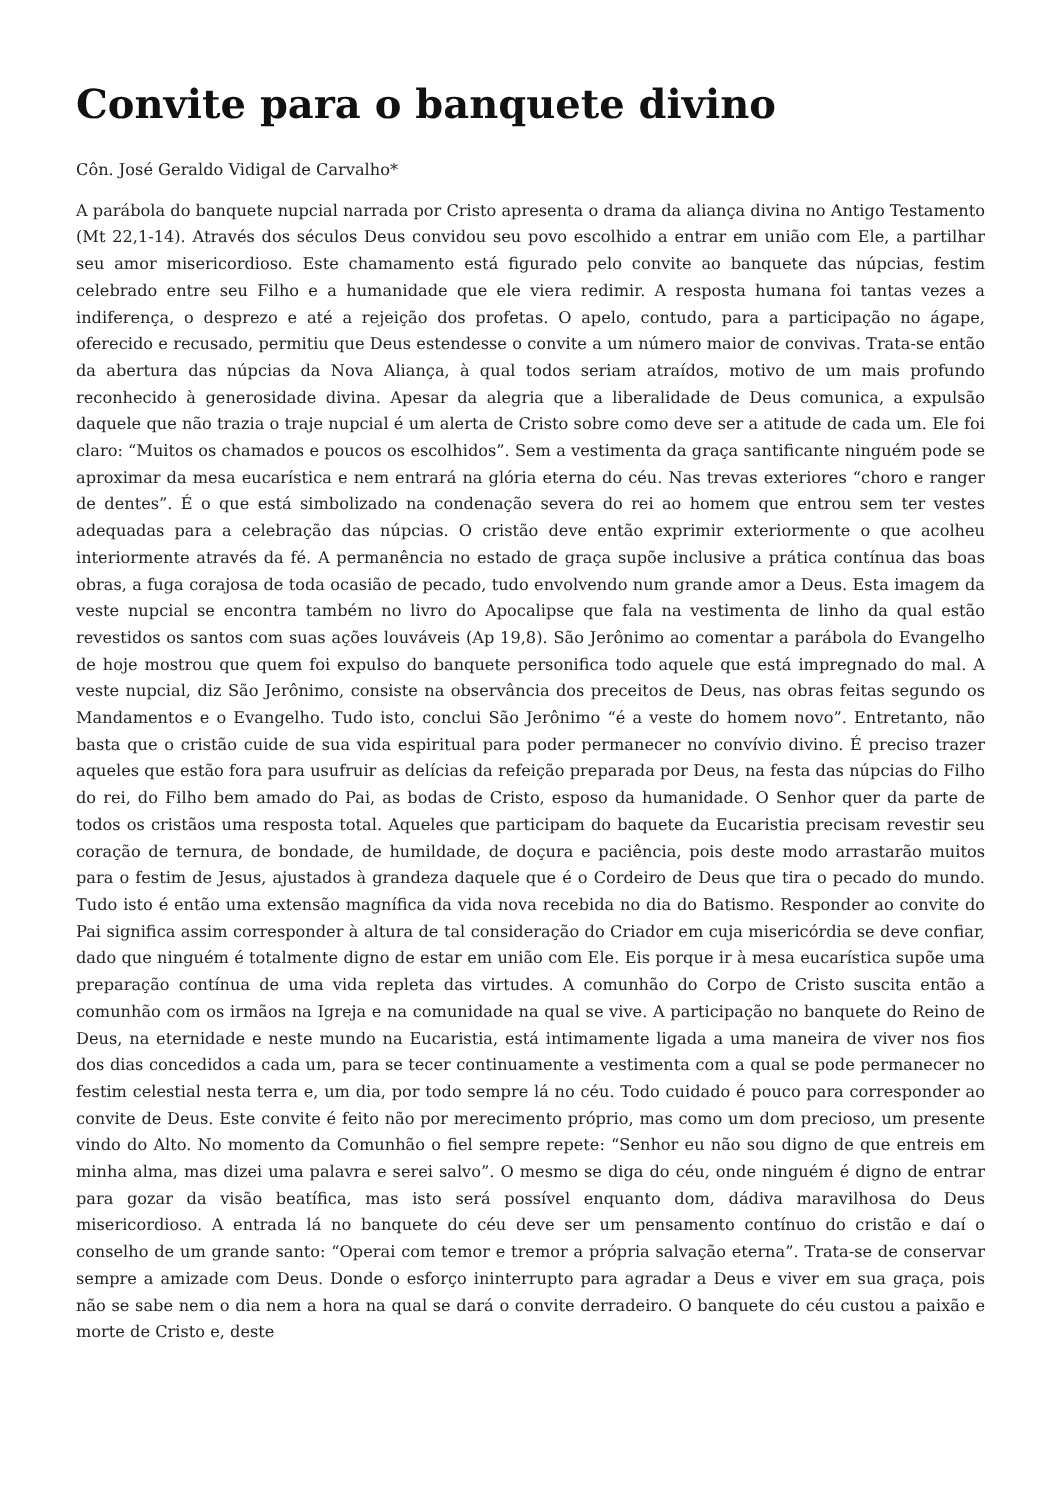Convite para o banquete divino
Côn. José Geraldo Vidigal de Carvalho*
A parábola do banquete nupcial narrada por Cristo apresenta o drama da aliança divina no Antigo Testamento (Mt 22,1-14). Através dos séculos Deus convidou seu povo escolhido a entrar em união com Ele, a partilhar seu amor misericordioso. Este chamamento está figurado pelo convite ao banquete das núpcias, festim celebrado entre seu Filho e a humanidade que ele viera redimir. A resposta humana foi tantas vezes a indiferença, o desprezo e até a rejeição dos profetas. O apelo, contudo, para a participação no ágape, oferecido e recusado, permitiu que Deus estendesse o convite a um número maior de convivas. Trata-se então da abertura das núpcias da Nova Aliança, à qual todos seriam atraídos, motivo de um mais profundo reconhecido à generosidade divina. Apesar da alegria que a liberalidade de Deus comunica, a expulsão daquele que não trazia o traje nupcial é um alerta de Cristo sobre como deve ser a atitude de cada um. Ele foi claro: “Muitos os chamados e poucos os escolhidos”. Sem a vestimenta da graça santificante ninguém pode se aproximar da mesa eucarística e nem entrará na glória eterna do céu. Nas trevas exteriores “choro e ranger de dentes”. É o que está simbolizado na condenação severa do rei ao homem que entrou sem ter vestes adequadas para a celebração das núpcias. O cristão deve então exprimir exteriormente o que acolheu interiormente através da fé. A permanência no estado de graça supõe inclusive a prática contínua das boas obras, a fuga corajosa de toda ocasião de pecado, tudo envolvendo num grande amor a Deus. Esta imagem da veste nupcial se encontra também no livro do Apocalipse que fala na vestimenta de linho da qual estão revestidos os santos com suas ações louváveis (Ap 19,8). São Jerônimo ao comentar a parábola do Evangelho de hoje mostrou que quem foi expulso do banquete personifica todo aquele que está impregnado do mal. A veste nupcial, diz São Jerônimo, consiste na observância dos preceitos de Deus, nas obras feitas segundo os Mandamentos e o Evangelho. Tudo isto, conclui São Jerônimo “é a veste do homem novo”. Entretanto, não basta que o cristão cuide de sua vida espiritual para poder permanecer no convívio divino. É preciso trazer aqueles que estão fora para usufruir as delícias da refeição preparada por Deus, na festa das núpcias do Filho do rei, do Filho bem amado do Pai, as bodas de Cristo, esposo da humanidade. O Senhor quer da parte de todos os cristãos uma resposta total. Aqueles que participam do baquete da Eucaristia precisam revestir seu coração de ternura, de bondade, de humildade, de doçura e paciência, pois deste modo arrastarão muitos para o festim de Jesus, ajustados à grandeza daquele que é o Cordeiro de Deus que tira o pecado do mundo. Tudo isto é então uma extensão magnífica da vida nova recebida no dia do Batismo. Responder ao convite do Pai significa assim corresponder à altura de tal consideração do Criador em cuja misericórdia se deve confiar, dado que ninguém é totalmente digno de estar em união com Ele. Eis porque ir à mesa eucarística supõe uma preparação contínua de uma vida repleta das virtudes. A comunhão do Corpo de Cristo suscita então a comunhão com os irmãos na Igreja e na comunidade na qual se vive. A participação no banquete do Reino de Deus, na eternidade e neste mundo na Eucaristia, está intimamente ligada a uma maneira de viver nos fios dos dias concedidos a cada um, para se tecer continuamente a vestimenta com a qual se pode permanecer no festim celestial nesta terra e, um dia, por todo sempre lá no céu. Todo cuidado é pouco para corresponder ao convite de Deus. Este convite é feito não por merecimento próprio, mas como um dom precioso, um presente vindo do Alto. No momento da Comunhão o fiel sempre repete: “Senhor eu não sou digno de que entreis em minha alma, mas dizei uma palavra e serei salvo”. O mesmo se diga do céu, onde ninguém é digno de entrar para gozar da visão beatífica, mas isto será possível enquanto dom, dádiva maravilhosa do Deus misericordioso. A entrada lá no banquete do céu deve ser um pensamento contínuo do cristão e daí o conselho de um grande santo: “Operai com temor e tremor a própria salvação eterna”. Trata-se de conservar sempre a amizade com Deus. Donde o esforço ininterrupto para agradar a Deus e viver em sua graça, pois não se sabe nem o dia nem a hora na qual se dará o convite derradeiro. O banquete do céu custou a paixão e morte de Cristo e, deste